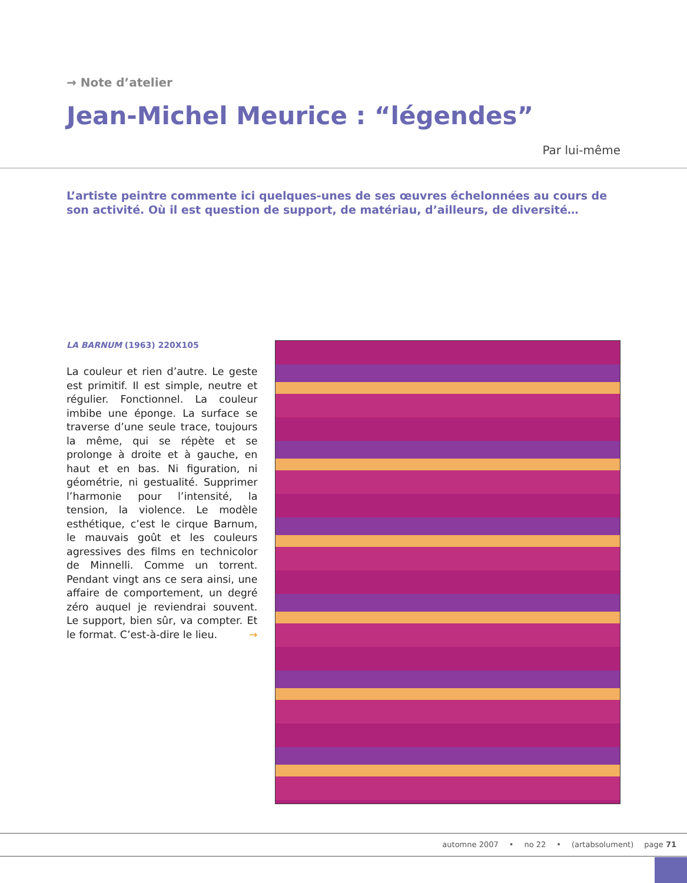→ Note d’atelier
Jean-Michel Meurice : “légendes”
Par lui-même
L’artiste peintre commente ici quelques-unes de ses œuvres échelonnées au cours de son activité. Où il est question de support, de matériau, d’ailleurs, de diversité…
LA BARNUM (1963) 220X105
La couleur et rien d’autre. Le geste est primitif. Il est simple, neutre et régulier. Fonctionnel. La couleur imbibe une éponge. La surface se traverse d’une seule trace, toujours la même, qui se répète et se prolonge à droite et à gauche, en haut et en bas. Ni figuration, ni géométrie, ni gestualité. Supprimer l’harmonie pour l’intensité, la tension, la violence. Le modèle esthétique, c’est le cirque Barnum, le mauvais goût et les couleurs agressives des films en technicolor de Minnelli. Comme un torrent. Pendant vingt ans ce sera ainsi, une affaire de comportement, un degré zéro auquel je reviendrai souvent. Le support, bien sûr, va compter. Et le format. C’est-à-dire le lieu. →
automne 2007 • no 22 • (artabsolument) page 71